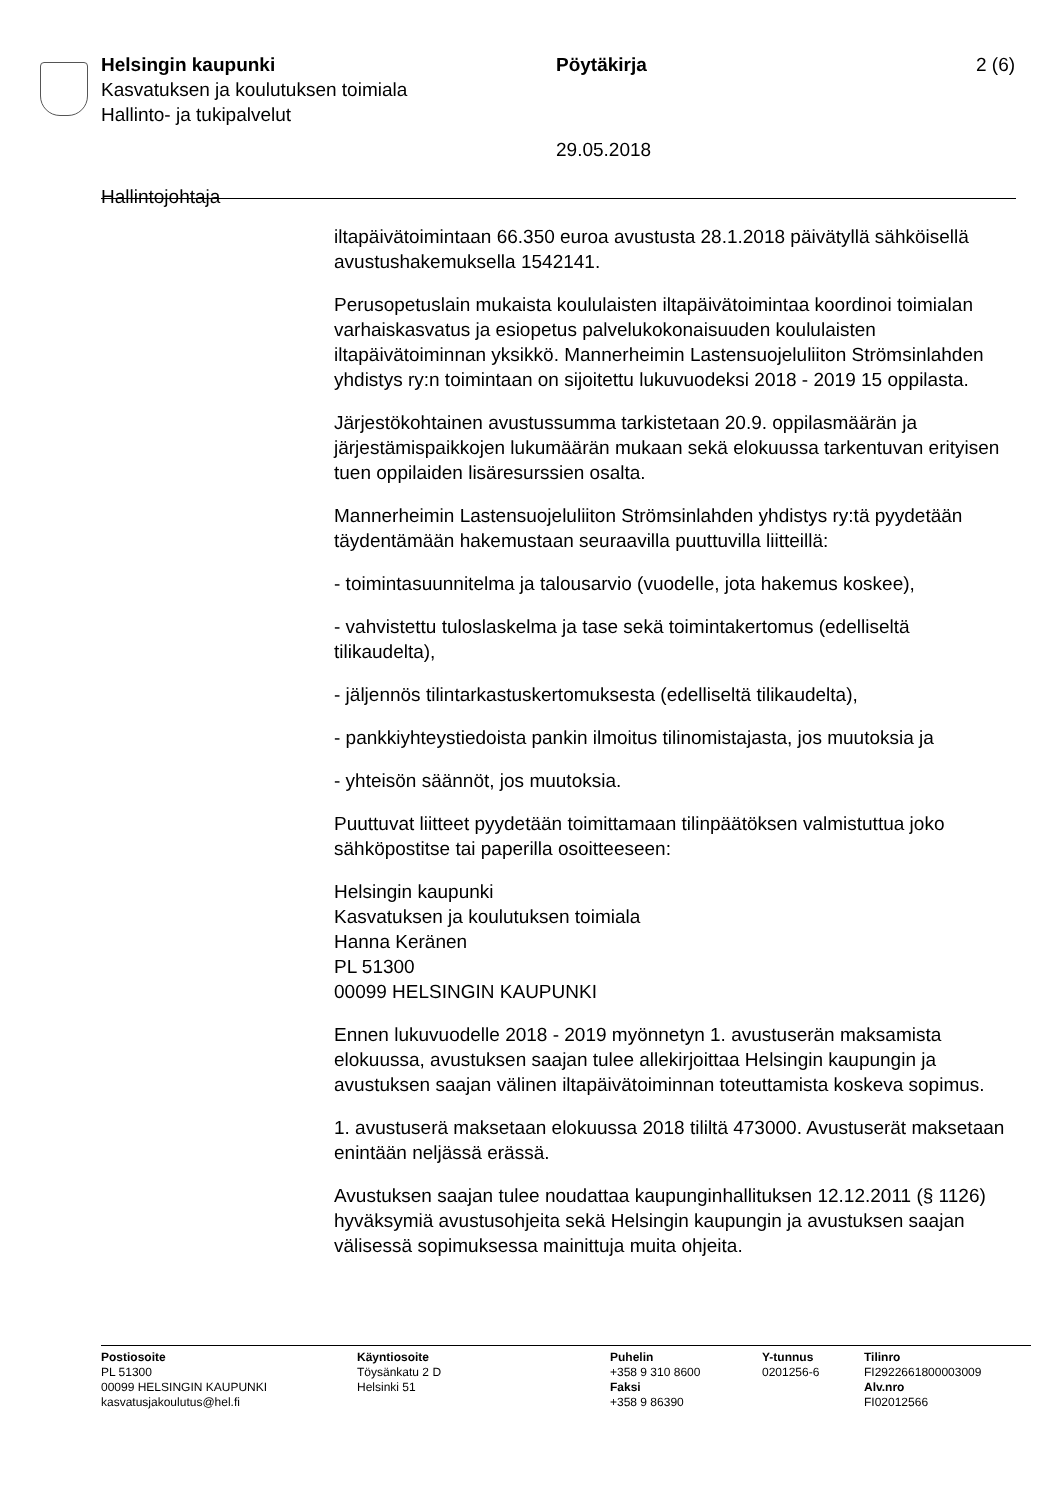Helsingin kaupunki Pöytäkirja 2 (6)
Kasvatuksen ja koulutuksen toimiala
Hallinto- ja tukipalvelut
29.05.2018
Hallintojohtaja
iltapäivätoimintaan 66.350 euroa avustusta 28.1.2018 päivätyllä sähköisellä avustushakemuksella 1542141.
Perusopetuslain mukaista koululaisten iltapäivätoimintaa koordinoi toimialan varhaiskasvatus ja esiopetus palvelukokonaisuuden koululaisten iltapäivätoiminnan yksikkö. Mannerheimin Lastensuojeluliiton Strömsinlahden yhdistys ry:n toimintaan on sijoitettu lukuvuodeksi 2018 - 2019 15 oppilasta.
Järjestökohtainen avustussumma tarkistetaan 20.9. oppilasmäärän ja järjestämispaikkojen lukumäärän mukaan sekä elokuussa tarkentuvan erityisen tuen oppilaiden lisäresurssien osalta.
Mannerheimin Lastensuojeluliiton Strömsinlahden yhdistys ry:tä pyydetään täydentämään hakemustaan seuraavilla puuttuvilla liitteillä:
- toimintasuunnitelma ja talousarvio (vuodelle, jota hakemus koskee),
- vahvistettu tuloslaskelma ja tase sekä toimintakertomus (edelliseltä tilikaudelta),
- jäljennös tilintarkastuskertomuksesta (edelliseltä tilikaudelta),
- pankkiyhteystiedoista pankin ilmoitus tilinomistajasta, jos muutoksia ja
- yhteisön säännöt, jos muutoksia.
Puuttuvat liitteet pyydetään toimittamaan tilinpäätöksen valmistuttua joko sähköpostitse tai paperilla osoitteeseen:
Helsingin kaupunki
Kasvatuksen ja koulutuksen toimiala
Hanna Keränen
PL 51300
00099 HELSINGIN KAUPUNKI
Ennen lukuvuodelle 2018 - 2019 myönnetyn 1. avustuserän maksamista elokuussa, avustuksen saajan tulee allekirjoittaa Helsingin kaupungin ja avustuksen saajan välinen iltapäivätoiminnan toteuttamista koskeva sopimus.
1. avustuserä maksetaan elokuussa 2018 tililtä 473000. Avustuserät maksetaan enintään neljässä erässä.
Avustuksen saajan tulee noudattaa kaupunginhallituksen 12.12.2011 (§ 1126) hyväksymiä avustusohjeita sekä Helsingin kaupungin ja avustuksen saajan välisessä sopimuksessa mainittuja muita ohjeita.
Postiosoite
PL 51300
00099 HELSINGIN KAUPUNKI
kasvatusjakoulutus@hel.fi
Käyntiosoite
Töysänkatu 2 D
Helsinki 51
Puhelin
+358 9 310 8600
Faksi
+358 9 86390
Y-tunnus
0201256-6
Tilinro
FI2922661800003009
Alv.nro
FI02012566